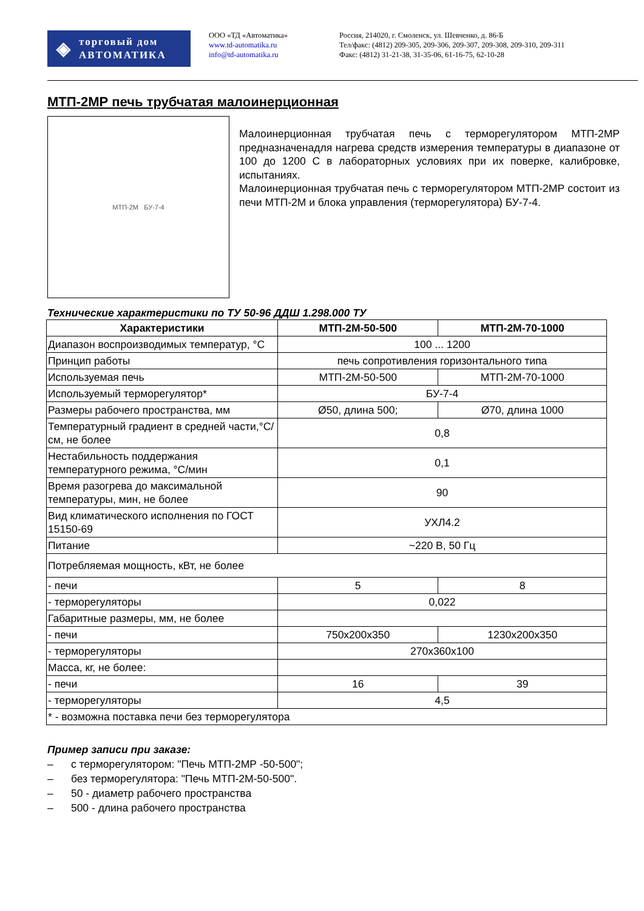◈
торговый дом
АВТОМАТИКА
ООО «ТД «Автоматика»
www.td-automatika.ru
info@td-automatika.ru
Россия, 214020, г. Смоленск, ул. Шевченко, д. 86-Б
Тел/факс: (4812) 209-305, 209-306, 209-307, 209-308, 209-310, 209-311
Факс: (4812) 31-21-38, 31-35-06, 61-16-75, 62-10-28
МТП-2МР печь трубчатая малоинерционная
МТП-2М БУ-7-4
Малоинерционная трубчатая печь с терморегулятором МТП-2МР предназначенадля нагрева средств измерения температуры в диапазоне от 100 до 1200 С в лабораторных условиях при их поверке, калибровке, испытаниях.
Малоинерционная трубчатая печь с терморегулятором МТП-2МР состоит из печи МТП-2М и блока управления (терморегулятора) БУ-7-4.
Технические характеристики по ТУ 50-96 ДДШ 1.298.000 ТУ
| Характеристики | МТП-2М-50-500 | МТП-2М-70-1000 |
| --- | --- | --- |
| Диапазон воспроизводимых температур, °С | 100 ... 1200 | |
| Принцип работы | печь сопротивления горизонтального типа | |
| Используемая печь | МТП-2М-50-500 | МТП-2М-70-1000 |
| Используемый терморегулятор* | БУ-7-4 | |
| Размеры рабочего пространства, мм | Ø50, длина 500; | Ø70, длина 1000 |
| Температурный градиент в средней части,°С/см, не более | 0,8 | |
| Нестабильность поддержания температурного режима, °С/мин | 0,1 | |
| Время разогрева до максимальной температуры, мин, не более | 90 | |
| Вид климатического исполнения по ГОСТ 15150-69 | УХЛ4.2 | |
| Питание | ~220 В, 50 Гц | |
| Потребляемая мощность, кВт, не более | | |
| - печи | 5 | 8 |
| - терморегуляторы | 0,022 | |
| Габаритные размеры, мм, не более | | |
| - печи | 750х200х350 | 1230х200х350 |
| - терморегуляторы | 270х360х100 | |
| Масса, кг, не более: | | |
| - печи | 16 | 39 |
| - терморегуляторы | 4,5 | |
| * - возможна поставка печи без терморегулятора | | |
Пример записи при заказе:
– с терморегулятором: "Печь МТП-2МР -50-500";
– без терморегулятора: "Печь МТП-2М-50-500".
– 50 - диаметр рабочего пространства
– 500 - длина рабочего пространства